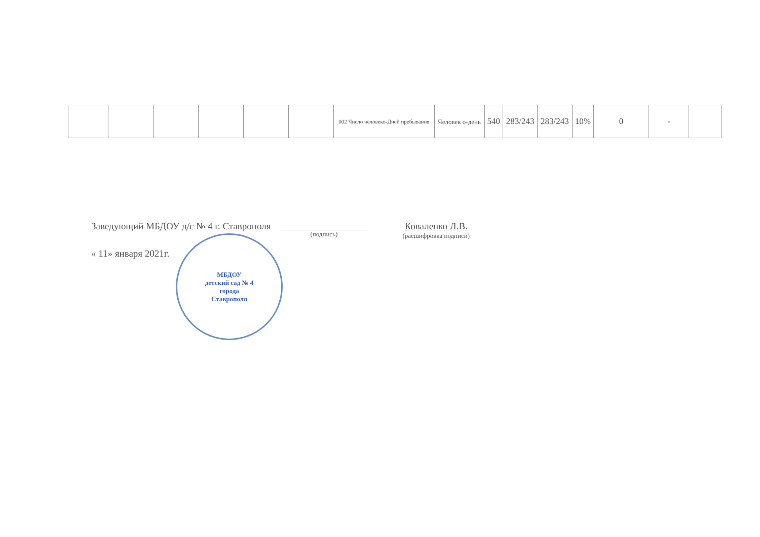| | | | | | | 002 Число человеко-Дней пребывания | Человек о-день | 540 | 283/243 | 283/243 | 10% | 0 | - | |
Заведующий МБДОУ д/с № 4 г. Ставрополя
(подпись)
Коваленко Л.В.
(расшифровка подписи)
« 11» января 2021г.
МБДОУ
детский сад № 4
города
Ставрополя